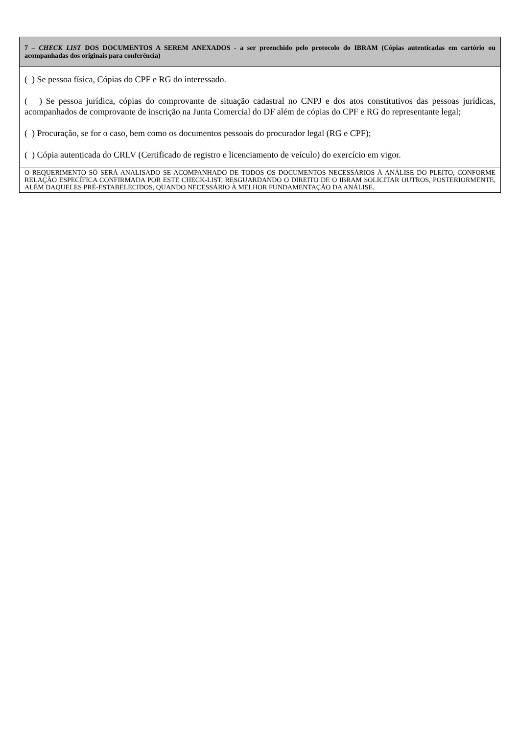| 7 – CHECK LIST DOS DOCUMENTOS A SEREM ANEXADOS - a ser preenchido pelo protocolo do IBRAM (Cópias autenticadas em cartório ou acompanhadas dos originais para conferência) |
| ( ) Se pessoa física, Cópias do CPF e RG do interessado. ( ) Se pessoa jurídica, cópias do comprovante de situação cadastral no CNPJ e dos atos constitutivos das pessoas jurídicas, acompanhados de comprovante de inscrição na Junta Comercial do DF além de cópias do CPF e RG do representante legal; ( ) Procuração, se for o caso, bem como os documentos pessoais do procurador legal (RG e CPF); ( ) Cópia autenticada do CRLV (Certificado de registro e licenciamento de veículo) do exercício em vigor. |
| O REQUERIMENTO SÓ SERÁ ANALISADO SE ACOMPANHADO DE TODOS OS DOCUMENTOS NECESSÁRIOS À ANÁLISE DO PLEITO, CONFORME RELAÇÃO ESPECÍFICA CONFIRMADA POR ESTE CHECK-LIST, RESGUARDANDO O DIREITO DE O IBRAM SOLICITAR OUTROS, POSTERIORMENTE, ALÉM DAQUELES PRÉ-ESTABELECIDOS, QUANDO NECESSÁRIO À MELHOR FUNDAMENTAÇÃO DA ANÁLISE. |